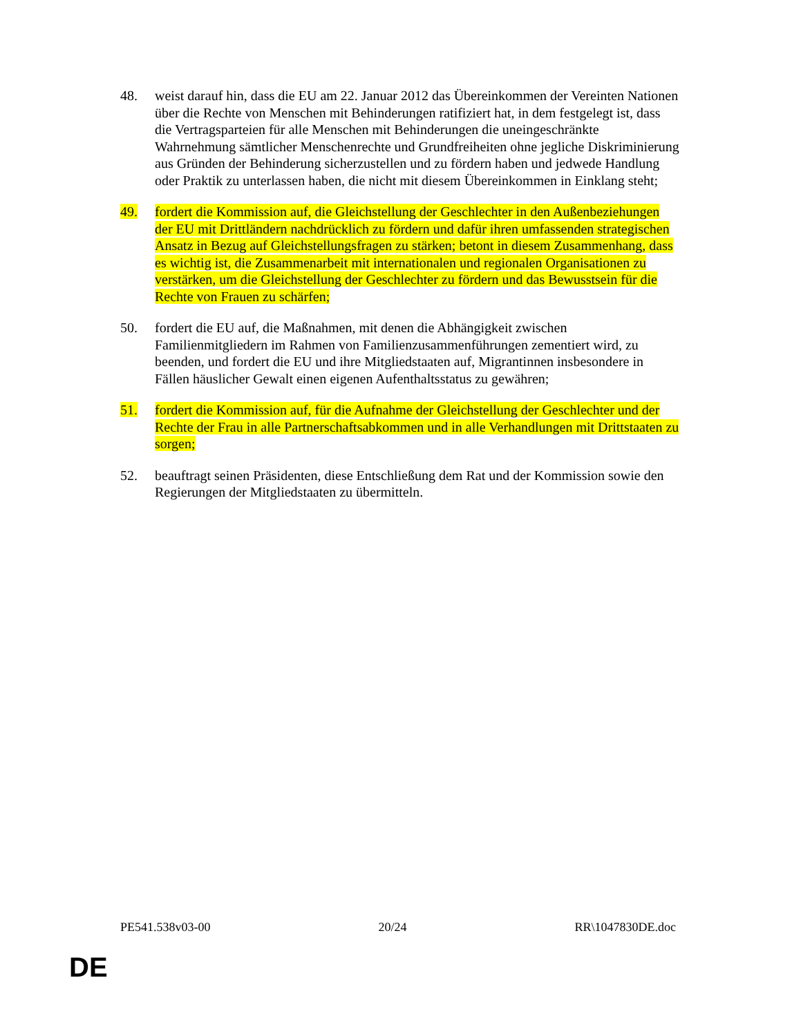48. weist darauf hin, dass die EU am 22. Januar 2012 das Übereinkommen der Vereinten Nationen über die Rechte von Menschen mit Behinderungen ratifiziert hat, in dem festgelegt ist, dass die Vertragsparteien für alle Menschen mit Behinderungen die uneingeschränkte Wahrnehmung sämtlicher Menschenrechte und Grundfreiheiten ohne jegliche Diskriminierung aus Gründen der Behinderung sicherzustellen und zu fördern haben und jedwede Handlung oder Praktik zu unterlassen haben, die nicht mit diesem Übereinkommen in Einklang steht;
49. fordert die Kommission auf, die Gleichstellung der Geschlechter in den Außenbeziehungen der EU mit Drittländern nachdrücklich zu fördern und dafür ihren umfassenden strategischen Ansatz in Bezug auf Gleichstellungsfragen zu stärken; betont in diesem Zusammenhang, dass es wichtig ist, die Zusammenarbeit mit internationalen und regionalen Organisationen zu verstärken, um die Gleichstellung der Geschlechter zu fördern und das Bewusstsein für die Rechte von Frauen zu schärfen;
50. fordert die EU auf, die Maßnahmen, mit denen die Abhängigkeit zwischen Familienmitgliedern im Rahmen von Familienzusammenführungen zementiert wird, zu beenden, und fordert die EU und ihre Mitgliedstaaten auf, Migrantinnen insbesondere in Fällen häuslicher Gewalt einen eigenen Aufenthaltsstatus zu gewähren;
51. fordert die Kommission auf, für die Aufnahme der Gleichstellung der Geschlechter und der Rechte der Frau in alle Partnerschaftsabkommen und in alle Verhandlungen mit Drittstaaten zu sorgen;
52. beauftragt seinen Präsidenten, diese Entschließung dem Rat und der Kommission sowie den Regierungen der Mitgliedstaaten zu übermitteln.
PE541.538v03-00 20/24 RR\1047830DE.doc
DE